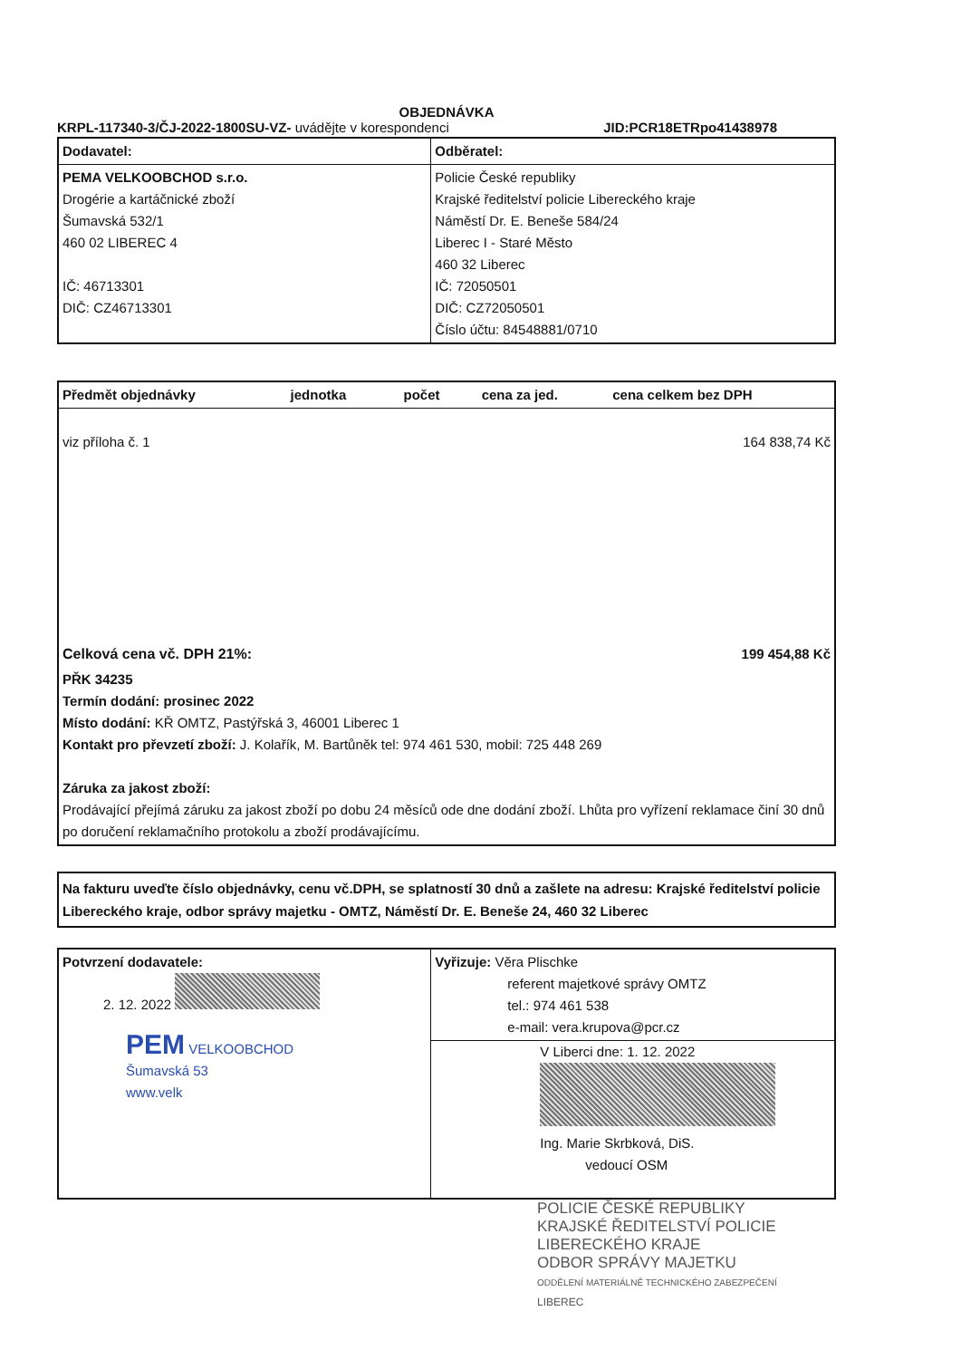OBJEDNÁVKA
KRPL-117340-3/ČJ-2022-1800SU-VZ- uvádějte v korespondenci JID:PCR18ETRpo41438978
| Dodavatel: | Odběratel: |
| PEMA VELKOOBCHOD s.r.o. Drogérie a kartáčnické zboží Šumavská 532/1 460 02 LIBEREC 4 IČ: 46713301 DIČ: CZ46713301 | Policie České republiky Krajské ředitelství policie Libereckého kraje Náměstí Dr. E. Beneše 584/24 Liberec I - Staré Město 460 32 Liberec IČ: 72050501 DIČ: CZ72050501 Číslo účtu: 84548881/0710 |
| Předmět objednávky | jednotka | počet | cena za jed. | cena celkem bez DPH |
| --- | --- | --- | --- | --- |
| viz příloha č. 1 | | | | 164 838,74 Kč |
| Celková cena vč. DPH 21%: | | | | 199 454,88 Kč |
| PŘK 34235 Termín dodání: prosinec 2022 Místo dodání: KŘ OMTZ, Pastýřská 3, 46001 Liberec 1 Kontakt pro převzetí zboží: J. Kolařík, M. Bartůněk tel: 974 461 530, mobil: 725 448 269 Záruka za jakost zboží: Prodávající přejímá záruku za jakost zboží po dobu 24 měsíců ode dne dodání zboží. Lhůta pro vyřízení reklamace činí 30 dnů po doručení reklamačního protokolu a zboží prodávajícímu. | | | | |
Na fakturu uveďte číslo objednávky, cenu vč.DPH, se splatností 30 dnů a zašlete na adresu: Krajské ředitelství policie Libereckého kraje, odbor správy majetku - OMTZ, Náměstí Dr. E. Beneše 24, 460 32 Liberec
| Potvrzení dodavatele: 2. 12. 2022 PEM VELKOOBCHOD Šumavská 53 www.velk | Vyřizuje: Věra Plischke referent majetkové správy OMTZ tel.: 974 461 538 e-mail: vera.krupova@pcr.cz V Liberci dne: 1. 12. 2022 Ing. Marie Skrbková, DiS. vedoucí OSM |
POLICIE ČESKÉ REPUBLIKY
KRAJSKÉ ŘEDITELSTVÍ POLICIE
LIBERECKÉHO KRAJE
ODBOR SPRÁVY MAJETKU
ODDĚLENÍ MATERIÁLNĚ TECHNICKÉHO ZABEZPEČENÍ
LIBEREC